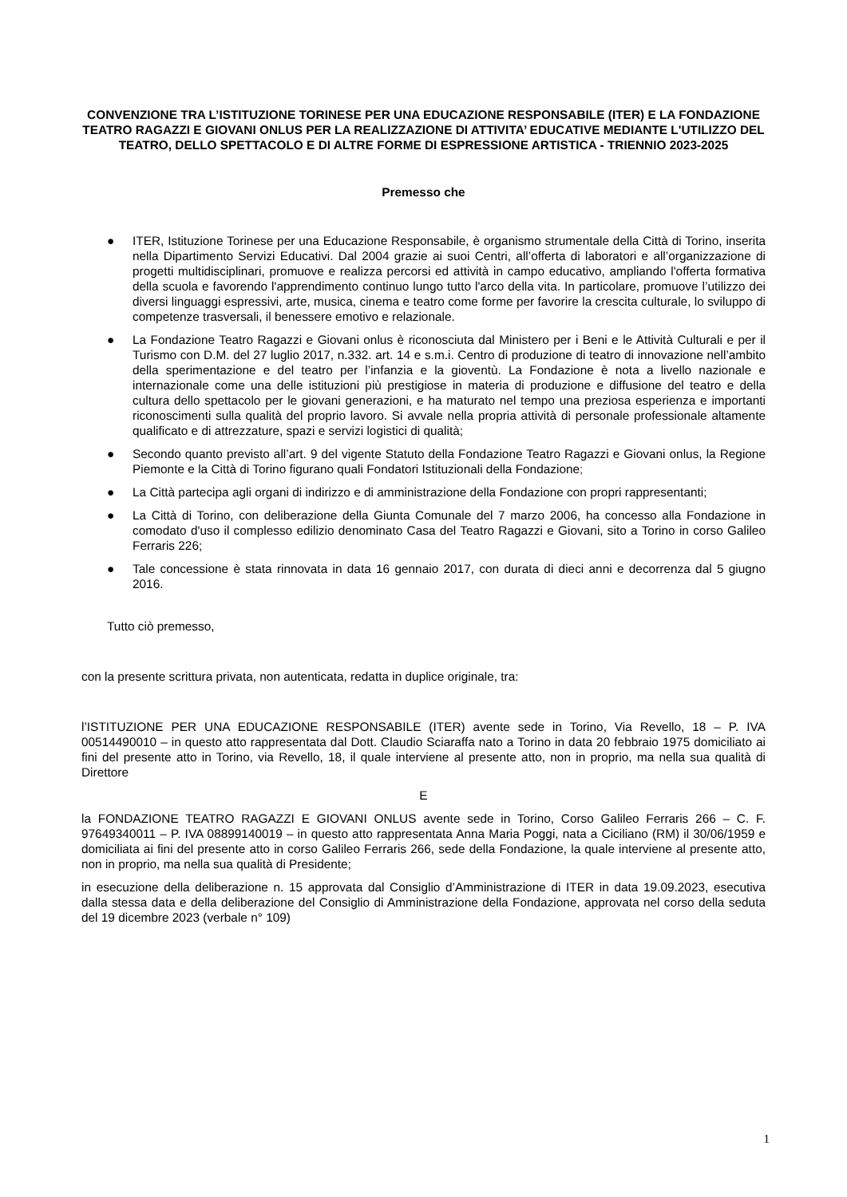CONVENZIONE TRA L’ISTITUZIONE TORINESE PER UNA EDUCAZIONE RESPONSABILE (ITER) E LA FONDAZIONE TEATRO RAGAZZI E GIOVANI ONLUS PER LA REALIZZAZIONE DI ATTIVITA’ EDUCATIVE MEDIANTE L'UTILIZZO DEL TEATRO, DELLO SPETTACOLO E DI ALTRE FORME DI ESPRESSIONE ARTISTICA - TRIENNIO 2023-2025
Premesso che
● ITER, Istituzione Torinese per una Educazione Responsabile, è organismo strumentale della Città di Torino, inserita nella Dipartimento Servizi Educativi. Dal 2004 grazie ai suoi Centri, all’offerta di laboratori e all’organizzazione di progetti multidisciplinari, promuove e realizza percorsi ed attività in campo educativo, ampliando l'offerta formativa della scuola e favorendo l'apprendimento continuo lungo tutto l'arco della vita. In particolare, promuove l’utilizzo dei diversi linguaggi espressivi, arte, musica, cinema e teatro come forme per favorire la crescita culturale, lo sviluppo di competenze trasversali, il benessere emotivo e relazionale.
● La Fondazione Teatro Ragazzi e Giovani onlus è riconosciuta dal Ministero per i Beni e le Attività Culturali e per il Turismo con D.M. del 27 luglio 2017, n.332. art. 14 e s.m.i. Centro di produzione di teatro di innovazione nell’ambito della sperimentazione e del teatro per l’infanzia e la gioventù. La Fondazione è nota a livello nazionale e internazionale come una delle istituzioni più prestigiose in materia di produzione e diffusione del teatro e della cultura dello spettacolo per le giovani generazioni, e ha maturato nel tempo una preziosa esperienza e importanti riconoscimenti sulla qualità del proprio lavoro. Si avvale nella propria attività di personale professionale altamente qualificato e di attrezzature, spazi e servizi logistici di qualità;
● Secondo quanto previsto all’art. 9 del vigente Statuto della Fondazione Teatro Ragazzi e Giovani onlus, la Regione Piemonte e la Città di Torino figurano quali Fondatori Istituzionali della Fondazione;
● La Città partecipa agli organi di indirizzo e di amministrazione della Fondazione con propri rappresentanti;
● La Città di Torino, con deliberazione della Giunta Comunale del 7 marzo 2006, ha concesso alla Fondazione in comodato d'uso il complesso edilizio denominato Casa del Teatro Ragazzi e Giovani, sito a Torino in corso Galileo Ferraris 226;
● Tale concessione è stata rinnovata in data 16 gennaio 2017, con durata di dieci anni e decorrenza dal 5 giugno 2016.
Tutto ciò premesso,
con la presente scrittura privata, non autenticata, redatta in duplice originale, tra:
l’ISTITUZIONE PER UNA EDUCAZIONE RESPONSABILE (ITER) avente sede in Torino, Via Revello, 18 – P. IVA 00514490010 – in questo atto rappresentata dal Dott. Claudio Sciaraffa nato a Torino in data 20 febbraio 1975 domiciliato ai fini del presente atto in Torino, via Revello, 18, il quale interviene al presente atto, non in proprio, ma nella sua qualità di Direttore
E
la FONDAZIONE TEATRO RAGAZZI E GIOVANI ONLUS avente sede in Torino, Corso Galileo Ferraris 266 – C. F. 97649340011 – P. IVA 08899140019 – in questo atto rappresentata Anna Maria Poggi, nata a Ciciliano (RM) il 30/06/1959 e domiciliata ai fini del presente atto in corso Galileo Ferraris 266, sede della Fondazione, la quale interviene al presente atto, non in proprio, ma nella sua qualità di Presidente;
in esecuzione della deliberazione n. 15 approvata dal Consiglio d’Amministrazione di ITER in data 19.09.2023, esecutiva dalla stessa data e della deliberazione del Consiglio di Amministrazione della Fondazione, approvata nel corso della seduta del 19 dicembre 2023 (verbale n° 109)
1